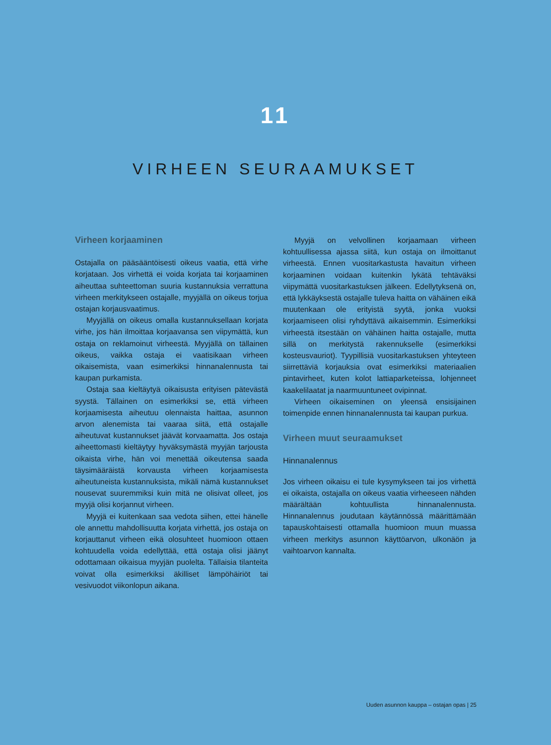11
VIRHEEN SEURAAMUKSET
Virheen korjaaminen
Ostajalla on pääsääntöisesti oikeus vaatia, että virhe korjataan. Jos virhettä ei voida korjata tai korjaaminen aiheuttaa suhteettoman suuria kustannuksia verrattuna virheen merkitykseen ostajalle, myyjällä on oikeus torjua ostajan korjausvaatimus.
Myyjällä on oikeus omalla kustannuksellaan korjata virhe, jos hän ilmoittaa korjaavansa sen viipymättä, kun ostaja on reklamoinut virheestä. Myyjällä on tällainen oikeus, vaikka ostaja ei vaatisikaan virheen oikaisemista, vaan esimerkiksi hinnanalennusta tai kaupan purkamista.
Ostaja saa kieltäytyä oikaisusta erityisen pätevästä syystä. Tällainen on esimerkiksi se, että virheen korjaamisesta aiheutuu olennaista haittaa, asunnon arvon alenemista tai vaaraa siitä, että ostajalle aiheutuvat kustannukset jäävät korvaamatta. Jos ostaja aiheettomasti kieltäytyy hyväksymästä myyjän tarjousta oikaista virhe, hän voi menettää oikeutensa saada täysimääräistä korvausta virheen korjaamisesta aiheutuneista kustannuksista, mikäli nämä kustannukset nousevat suuremmiksi kuin mitä ne olisivat olleet, jos myyjä olisi korjannut virheen.
Myyjä ei kuitenkaan saa vedota siihen, ettei hänelle ole annettu mahdollisuutta korjata virhettä, jos ostaja on korjauttanut virheen eikä olosuhteet huomioon ottaen kohtuudella voida edellyttää, että ostaja olisi jäänyt odottamaan oikaisua myyjän puolelta. Tällaisia tilanteita voivat olla esimerkiksi äkilliset lämpöhäiriöt tai vesivuodot viikonlopun aikana.
Myyjä on velvollinen korjaamaan virheen kohtuullisessa ajassa siitä, kun ostaja on ilmoittanut virheestä. Ennen vuositarkastusta havaitun virheen korjaaminen voidaan kuitenkin lykätä tehtäväksi viipymättä vuositarkastuksen jälkeen. Edellytyksenä on, että lykkäyksestä ostajalle tuleva haitta on vähäinen eikä muutenkaan ole erityistä syytä, jonka vuoksi korjaamiseen olisi ryhdyttävä aikaisemmin. Esimerkiksi virheestä itsestään on vähäinen haitta ostajalle, mutta sillä on merkitystä rakennukselle (esimerkiksi kosteusvauriot). Tyypillisiä vuositarkastuksen yhteyteen siirrettäviä korjauksia ovat esimerkiksi materiaalien pintavirheet, kuten kolot lattiaparketeissa, lohjenneet kaakelilaatat ja naarmuuntuneet ovipinnat.
Virheen oikaiseminen on yleensä ensisijainen toimenpide ennen hinnanalennusta tai kaupan purkua.
Virheen muut seuraamukset
Hinnanalennus
Jos virheen oikaisu ei tule kysymykseen tai jos virhettä ei oikaista, ostajalla on oikeus vaatia virheeseen nähden määrältään kohtuullista hinnanalennusta. Hinnanalennus joudutaan käytännössä määrittämään tapauskohtaisesti ottamalla huomioon muun muassa virheen merkitys asunnon käyttöarvon, ulkonäön ja vaihtoarvon kannalta.
Uuden asunnon kauppa – ostajan opas | 25